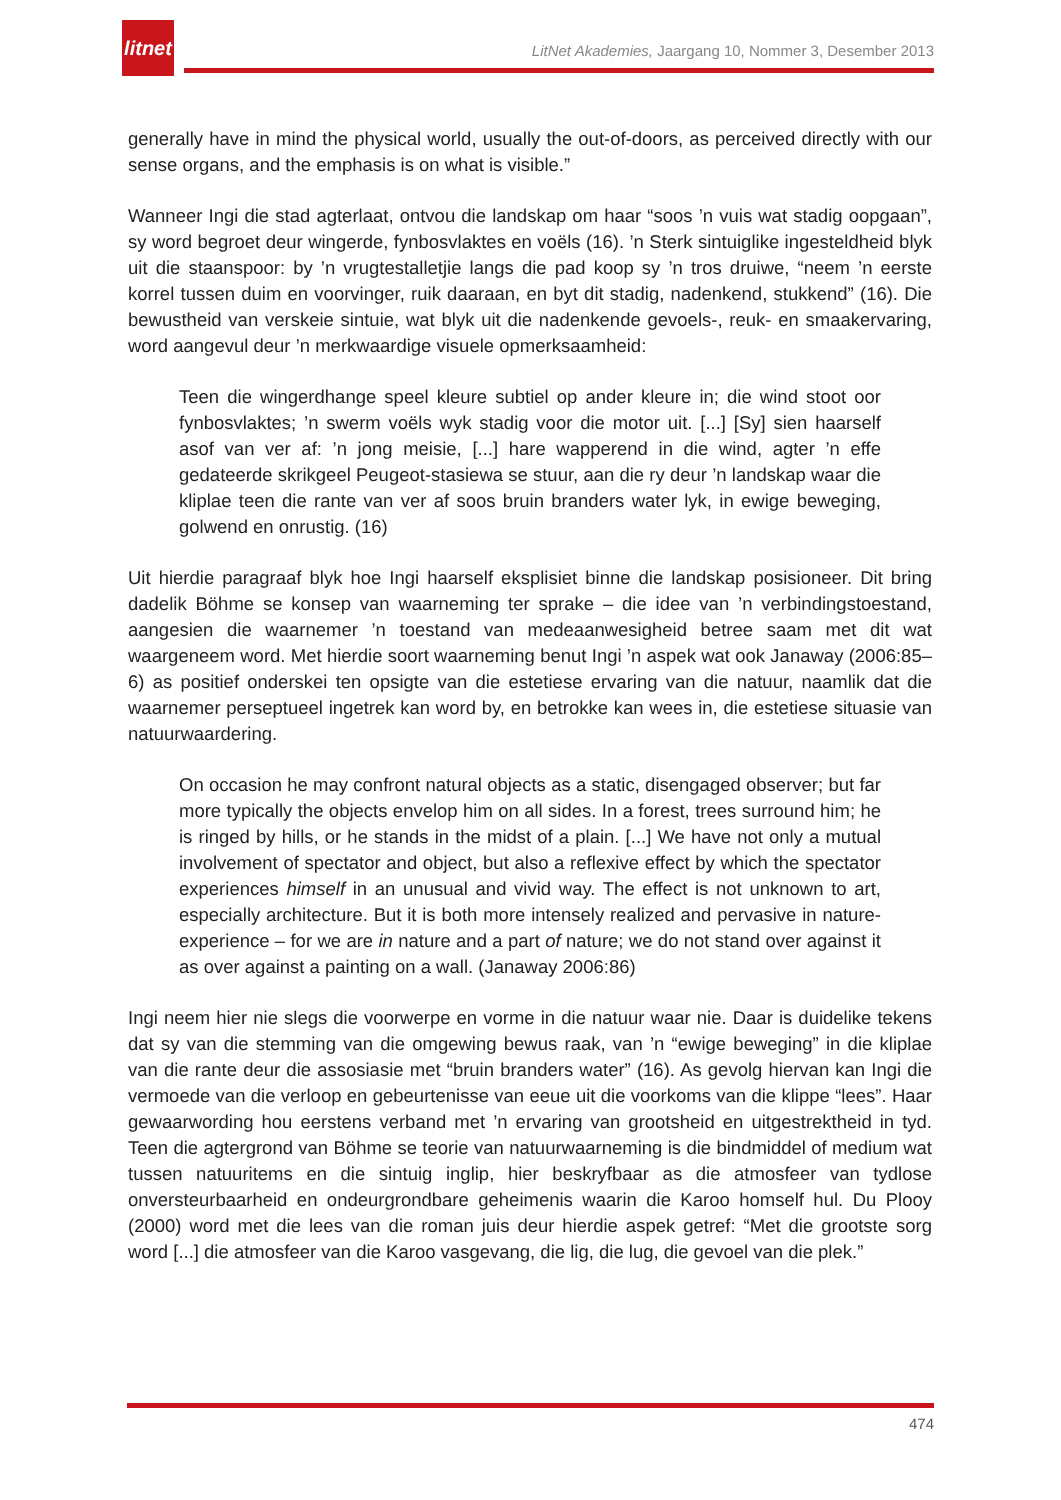litnet
LitNet Akademies, Jaargang 10, Nommer 3, Desember 2013
generally have in mind the physical world, usually the out-of-doors, as perceived directly with our sense organs, and the emphasis is on what is visible.”
Wanneer Ingi die stad agterlaat, ontvou die landskap om haar “soos ’n vuis wat stadig oopgaan”, sy word begroet deur wingerde, fynbosvlaktes en voëls (16). ’n Sterk sintuiglike ingesteldheid blyk uit die staanspoor: by ’n vrugtestalletjie langs die pad koop sy ’n tros druiwe, “neem ’n eerste korrel tussen duim en voorvinger, ruik daaraan, en byt dit stadig, nadenkend, stukkend” (16). Die bewustheid van verskeie sintuie, wat blyk uit die nadenkende gevoels-, reuk- en smaakervaring, word aangevul deur ’n merkwaardige visuele opmerksaamheid:
Teen die wingerdhange speel kleure subtiel op ander kleure in; die wind stoot oor fynbosvlaktes; ’n swerm voëls wyk stadig voor die motor uit. [...] [Sy] sien haarself asof van ver af: ’n jong meisie, [...] hare wapperend in die wind, agter ’n effe gedateerde skrikgeel Peugeot-stasiewa se stuur, aan die ry deur ’n landskap waar die kliplae teen die rante van ver af soos bruin branders water lyk, in ewige beweging, golwend en onrustig. (16)
Uit hierdie paragraaf blyk hoe Ingi haarself eksplisiet binne die landskap posisioneer. Dit bring dadelik Böhme se konsep van waarneming ter sprake – die idee van ’n verbindingstoestand, aangesien die waarnemer ’n toestand van medeaanwesigheid betree saam met dit wat waargeneem word. Met hierdie soort waarneming benut Ingi ’n aspek wat ook Janaway (2006:85–6) as positief onderskei ten opsigte van die estetiese ervaring van die natuur, naamlik dat die waarnemer perseptueel ingetrek kan word by, en betrokke kan wees in, die estetiese situasie van natuurwaardering.
On occasion he may confront natural objects as a static, disengaged observer; but far more typically the objects envelop him on all sides. In a forest, trees surround him; he is ringed by hills, or he stands in the midst of a plain. [...] We have not only a mutual involvement of spectator and object, but also a reflexive effect by which the spectator experiences himself in an unusual and vivid way. The effect is not unknown to art, especially architecture. But it is both more intensely realized and pervasive in nature-experience – for we are in nature and a part of nature; we do not stand over against it as over against a painting on a wall. (Janaway 2006:86)
Ingi neem hier nie slegs die voorwerpe en vorme in die natuur waar nie. Daar is duidelike tekens dat sy van die stemming van die omgewing bewus raak, van ’n “ewige beweging” in die kliplae van die rante deur die assosiasie met “bruin branders water” (16). As gevolg hiervan kan Ingi die vermoede van die verloop en gebeurtenisse van eeue uit die voorkoms van die klippe “lees”. Haar gewaarwording hou eerstens verband met ’n ervaring van grootsheid en uitgestrektheid in tyd. Teen die agtergrond van Böhme se teorie van natuurwaarneming is die bindmiddel of medium wat tussen natuuritems en die sintuig inglip, hier beskryfbaar as die atmosfeer van tydlose onversteurbaarheid en ondeurgrondbare geheimenis waarin die Karoo homself hul. Du Plooy (2000) word met die lees van die roman juis deur hierdie aspek getref: “Met die grootste sorg word [...] die atmosfeer van die Karoo vasgevang, die lig, die lug, die gevoel van die plek.”
474